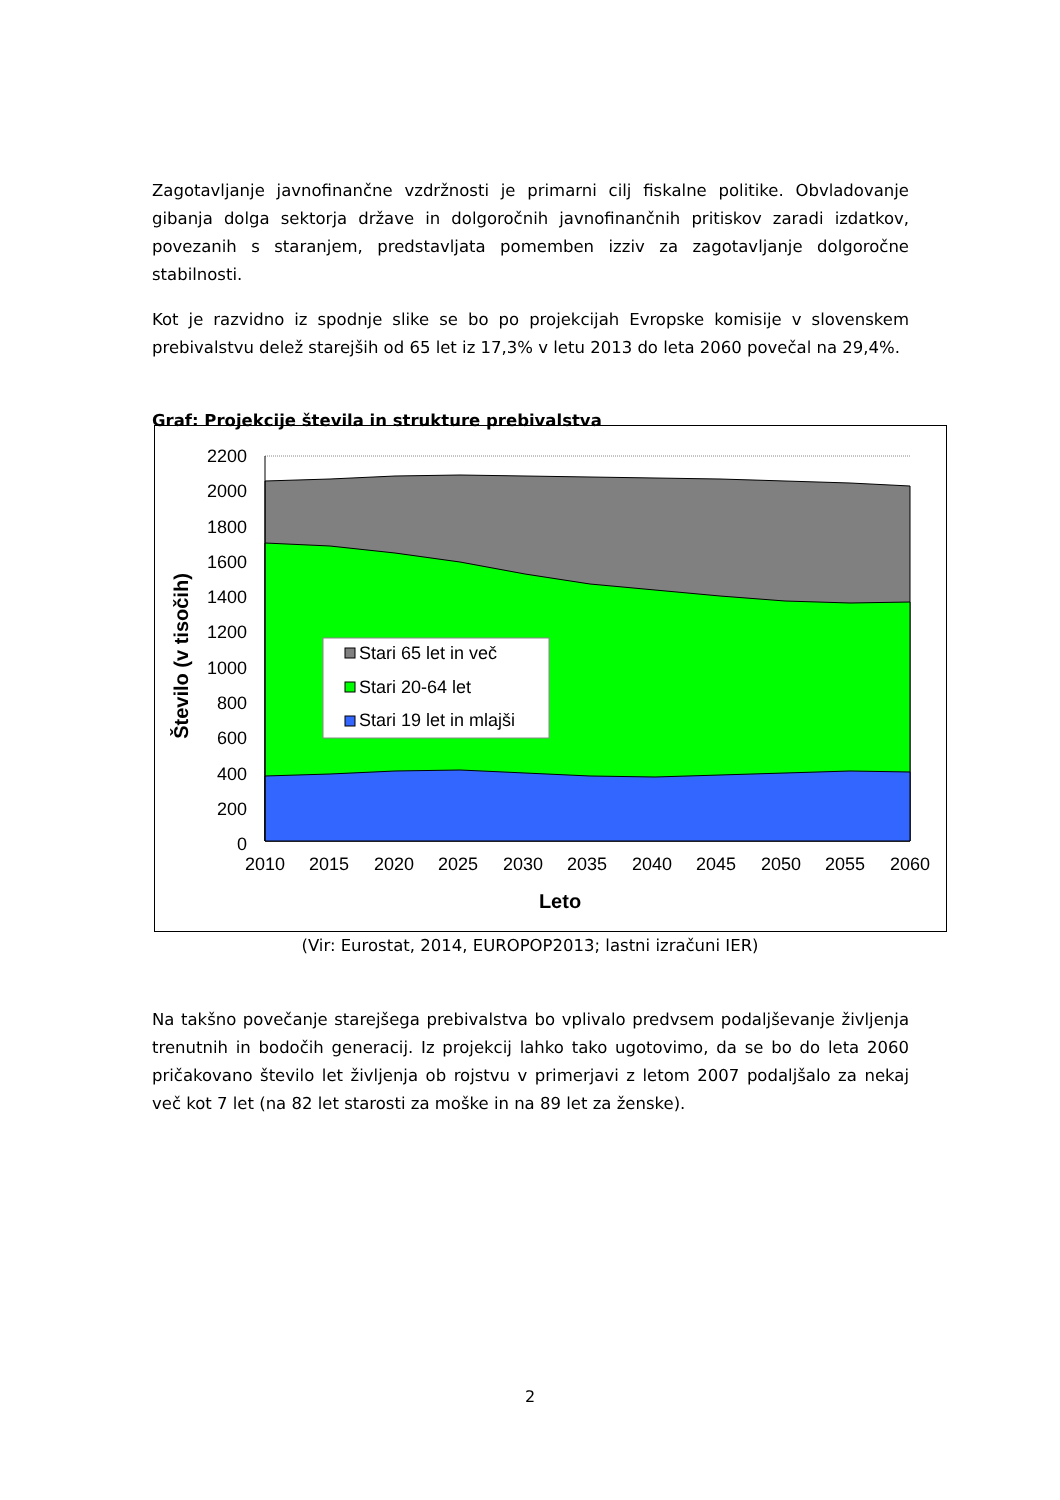Zagotavljanje javnofinančne vzdržnosti je primarni cilj fiskalne politike. Obvladovanje gibanja dolga sektorja države in dolgoročnih javnofinančnih pritiskov zaradi izdatkov, povezanih s staranjem, predstavljata pomemben izziv za zagotavljanje dolgoročne stabilnosti.
Kot je razvidno iz spodnje slike se bo po projekcijah Evropske komisije v slovenskem prebivalstvu delež starejših od 65 let iz 17,3% v letu 2013 do leta 2060 povečal na 29,4%.
Graf: Projekcije števila in strukture prebivalstva
2200
2000
1800
1600
1400
1200
1000
800
600
400
200
0
2010
2015
2020
2025
2030
2035
2040
2045
2050
2055
2060
Leto
Število (v tisočih)
Stari 65 let in več
Stari 20-64 let
Stari 19 let in mlajši
(Vir: Eurostat, 2014, EUROPOP2013; lastni izračuni IER)
Na takšno povečanje starejšega prebivalstva bo vplivalo predvsem podaljševanje življenja trenutnih in bodočih generacij. Iz projekcij lahko tako ugotovimo, da se bo do leta 2060 pričakovano število let življenja ob rojstvu v primerjavi z letom 2007 podaljšalo za nekaj več kot 7 let (na 82 let starosti za moške in na 89 let za ženske).
2